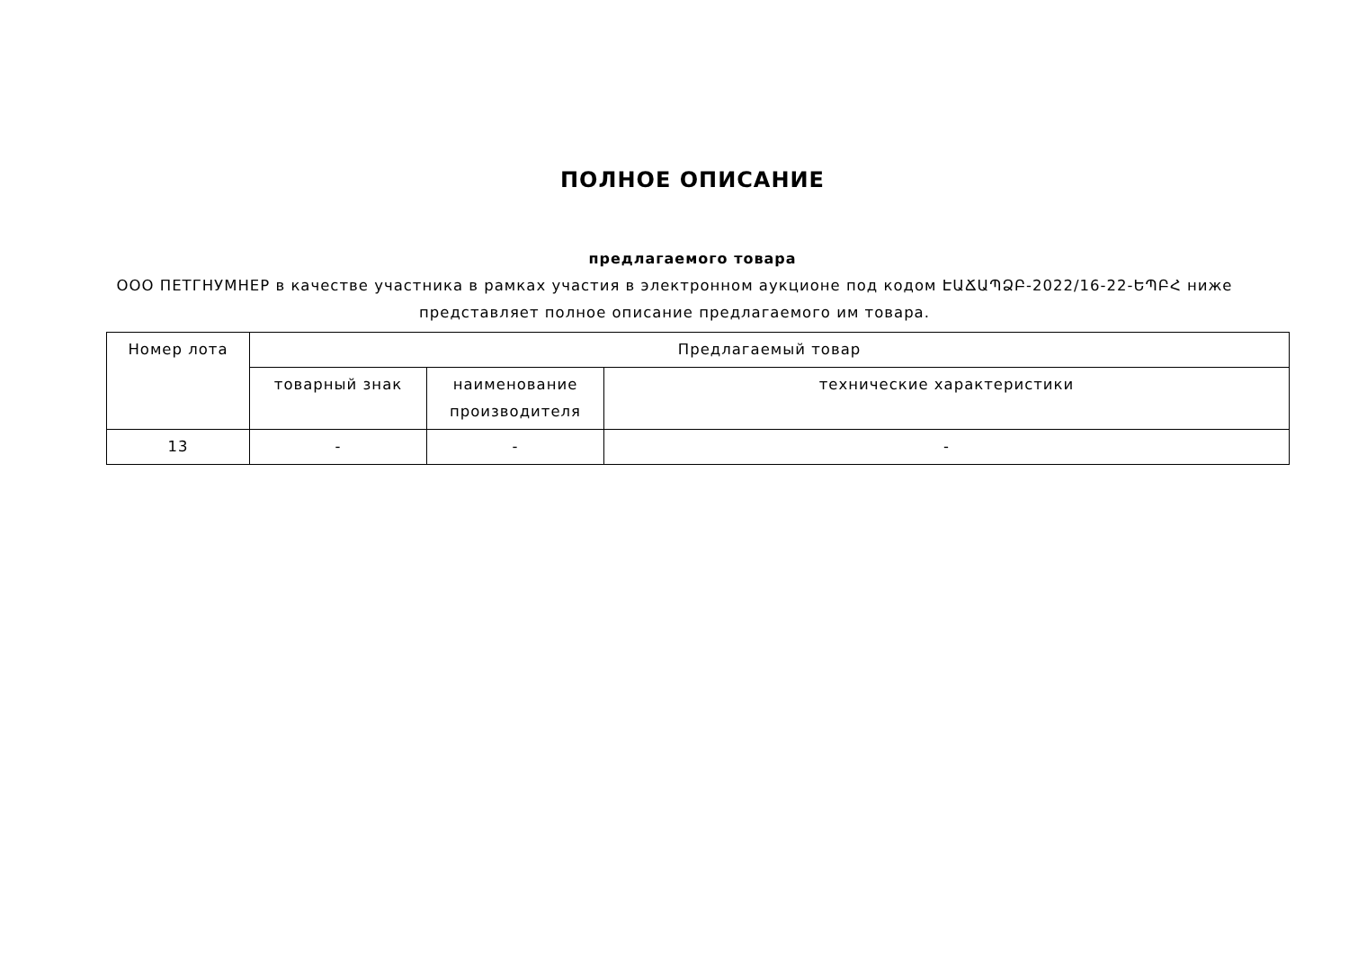ПОЛНОЕ ОПИСАНИЕ
предлагаемого товара
ООО ПЕТГНУМНЕР в качестве участника в рамках участия в электронном аукционе под кодом ԷԱՃԱՊՁԲ-2022/16-22-ԵՊԲՀ ниже представляет полное описание предлагаемого им товара.
| Номер лота | Предлагаемый товар | | |
| --- | --- | --- | --- |
| | товарный знак | наименование производителя | технические характеристики |
| 13 | - | - | - |